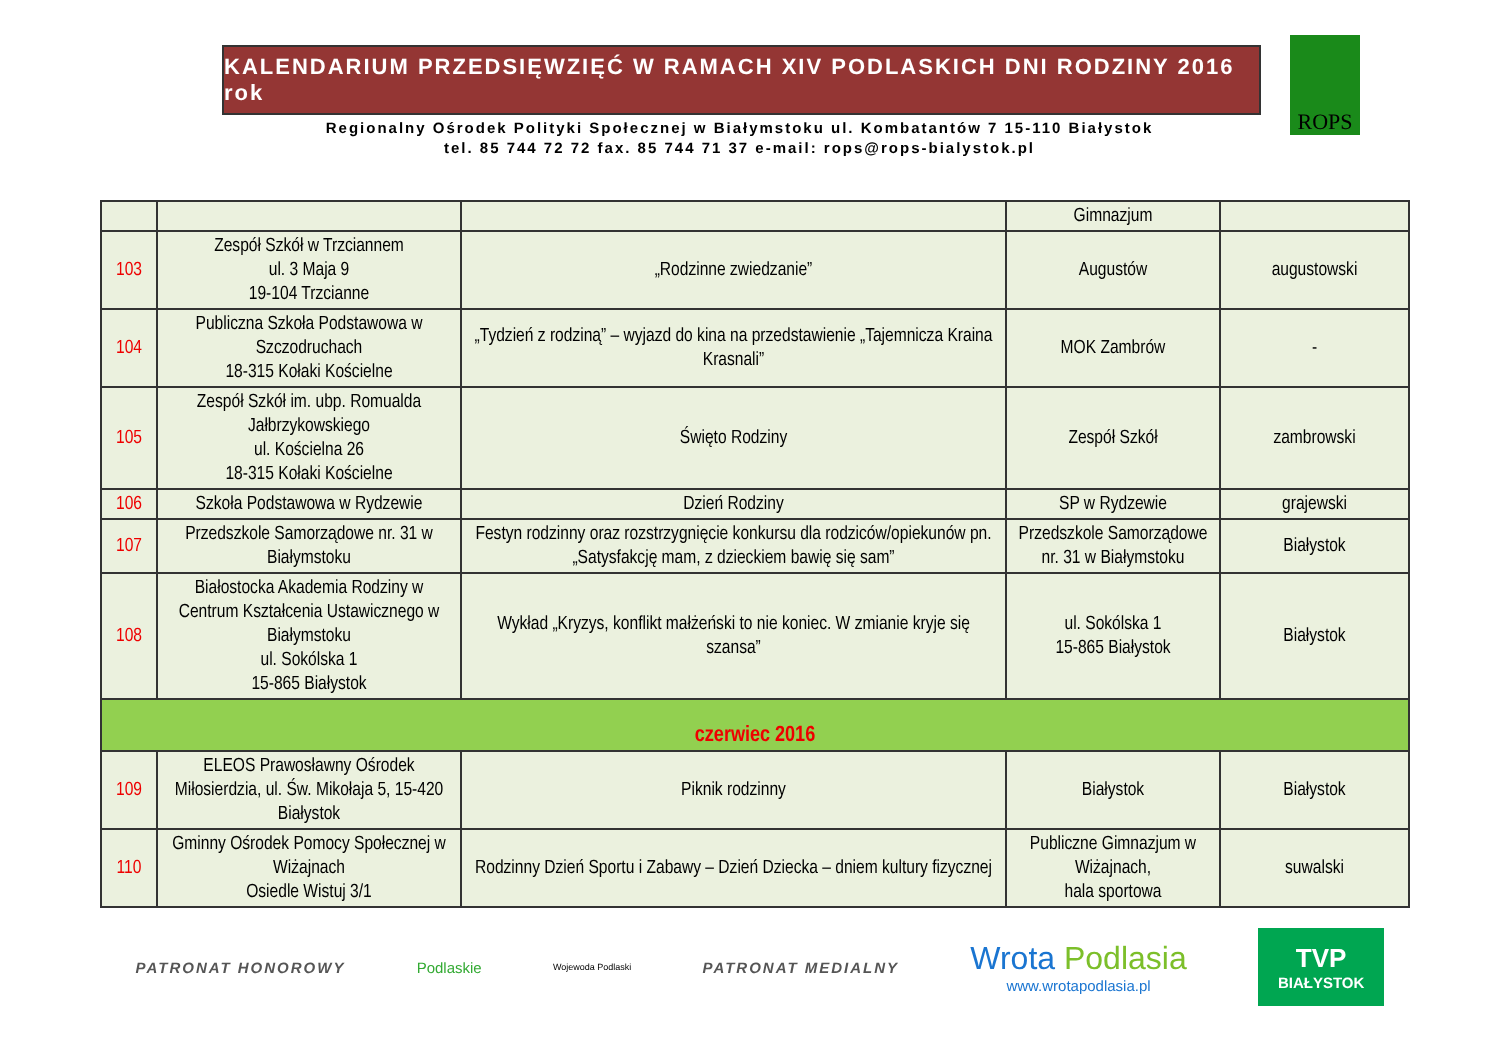KALENDARIUM PRZEDSIĘWZIĘĆ W RAMACH XIV PODLASKICH DNI RODZINY 2016 rok
Regionalny Ośrodek Polityki Społecznej w Białymstoku ul. Kombatantów 7 15-110 Białystok
tel. 85 744 72 72 fax. 85 744 71 37 e-mail: rops@rops-bialystok.pl
ROPS
| | | | Gimnazjum | |
| 103 | Zespół Szkół w Trzciannem ul. 3 Maja 9 19-104 Trzcianne | „Rodzinne zwiedzanie” | Augustów | augustowski |
| 104 | Publiczna Szkoła Podstawowa w Szczodruchach 18-315 Kołaki Kościelne | „Tydzień z rodziną” – wyjazd do kina na przedstawienie „Tajemnicza Kraina Krasnali” | MOK Zambrów | - |
| 105 | Zespół Szkół im. ubp. Romualda Jałbrzykowskiego ul. Kościelna 26 18-315 Kołaki Kościelne | Święto Rodziny | Zespół Szkół | zambrowski |
| 106 | Szkoła Podstawowa w Rydzewie | Dzień Rodziny | SP w Rydzewie | grajewski |
| 107 | Przedszkole Samorządowe nr. 31 w Białymstoku | Festyn rodzinny oraz rozstrzygnięcie konkursu dla rodziców/opiekunów pn. „Satysfakcję mam, z dzieckiem bawię się sam” | Przedszkole Samorządowe nr. 31 w Białymstoku | Białystok |
| 108 | Białostocka Akademia Rodziny w Centrum Kształcenia Ustawicznego w Białymstoku ul. Sokólska 1 15-865 Białystok | Wykład „Kryzys, konflikt małżeński to nie koniec. W zmianie kryje się szansa” | ul. Sokólska 1 15-865 Białystok | Białystok |
| czerwiec 2016 | | | | |
| 109 | ELEOS Prawosławny Ośrodek Miłosierdzia, ul. Św. Mikołaja 5, 15-420 Białystok | Piknik rodzinny | Białystok | Białystok |
| 110 | Gminny Ośrodek Pomocy Społecznej w Wiżajnach Osiedle Wistuj 3/1 | Rodzinny Dzień Sportu i Zabawy – Dzień Dziecka – dniem kultury fizycznej | Publiczne Gimnazjum w Wiżajnach, hala sportowa | suwalski |
PATRONAT HONOROWY Podlaskie Wojewoda Podlaski PATRONAT MEDIALNY Wrota Podlasia
www.wrotapodlasia.pl TVP
BIAŁYSTOK